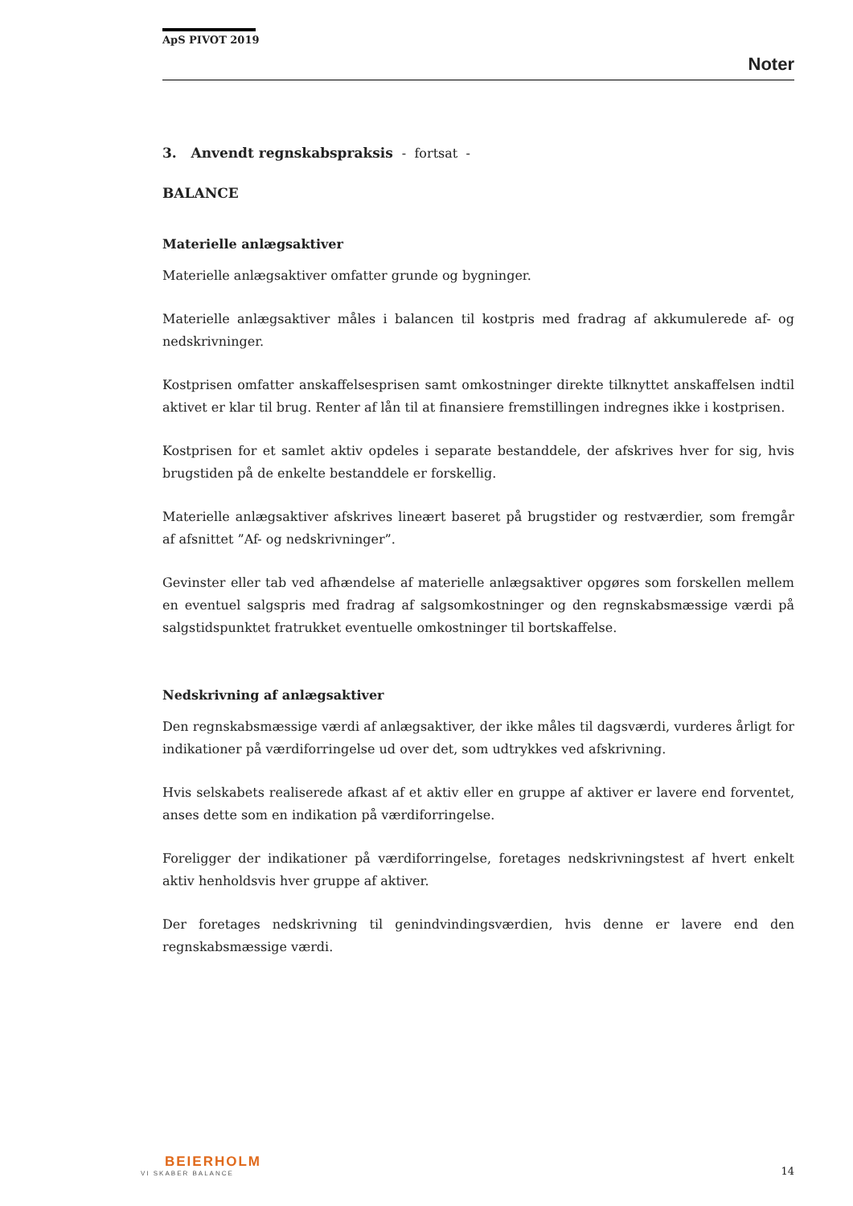ApS PIVOT 2019
Noter
3. Anvendt regnskabspraksis - fortsat -
BALANCE
Materielle anlægsaktiver
Materielle anlægsaktiver omfatter grunde og bygninger.
Materielle anlægsaktiver måles i balancen til kostpris med fradrag af akkumulerede af- og nedskrivninger.
Kostprisen omfatter anskaffelsesprisen samt omkostninger direkte tilknyttet anskaffelsen indtil aktivet er klar til brug. Renter af lån til at finansiere fremstillingen indregnes ikke i kostprisen.
Kostprisen for et samlet aktiv opdeles i separate bestanddele, der afskrives hver for sig, hvis brugstiden på de enkelte bestanddele er forskellig.
Materielle anlægsaktiver afskrives lineært baseret på brugstider og restværdier, som fremgår af afsnittet ”Af- og nedskrivninger”.
Gevinster eller tab ved afhændelse af materielle anlægsaktiver opgøres som forskellen mellem en eventuel salgspris med fradrag af salgsomkostninger og den regnskabsmæssige værdi på salgstidspunktet fratrukket eventuelle omkostninger til bortskaffelse.
Nedskrivning af anlægsaktiver
Den regnskabsmæssige værdi af anlægsaktiver, der ikke måles til dagsværdi, vurderes årligt for indikationer på værdiforringelse ud over det, som udtrykkes ved afskrivning.
Hvis selskabets realiserede afkast af et aktiv eller en gruppe af aktiver er lavere end forventet, anses dette som en indikation på værdiforringelse.
Foreligger der indikationer på værdiforringelse, foretages nedskrivningstest af hvert enkelt aktiv henholdsvis hver gruppe af aktiver.
Der foretages nedskrivning til genindvindingsværdien, hvis denne er lavere end den regnskabsmæssige værdi.
BEIERHOLM
VI SKABER BALANCE
14